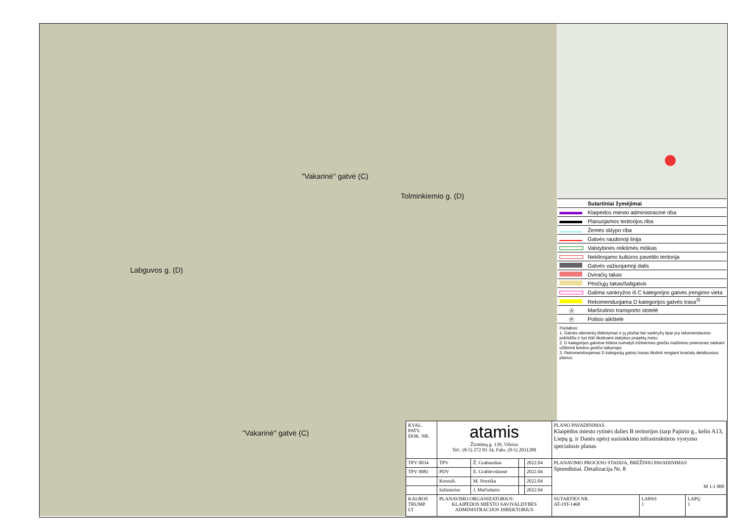"Vakarinė" gatvė (C)
Tolminkiemio g. (D)
Labguvos g. (D)
"Vakarinė" gatvė (C)
| | Sutartiniai žymėjimai |
| | Klaipėdos miesto administracinė riba |
| | Planuojamos teritorijos riba |
| | Žemės sklypo riba |
| | Gatvės raudonoji linija |
| | Valstybinės reikšmės miškas |
| | Nekilnojamo kultūros paveldo teritorija |
| | Gatvės važiuojamoji dalis |
| | Dviračių takas |
| | Pėsčiųjų takas/šaligatvis |
| | Galima sankryžos iš C kategorijos gatvės įrengimo vieta |
| | Rekomenduojama D kategorijos gatvės trasa<sup>3)</sup> |
| Ⓐ | Maršrutinio transporto stotelė |
| Ⓟ | Poilsio aikštelė |
Pastabos:
1. Gatvės elementų išdėstymas ir jų pločiai bei sankryžų tipai yra rekomendacinio pobūdžio ir turi būti tikslinami statybos projektų metu;
2. D kategorijos gatvėse būtina numatyti inžinerines greičio mažinimo priemones siekiant užtikrinti leistino greičio laikymąsi;
3. Rekomenduojamas D kategorijų gatvių trasas tikslinti rengiant kvartalų detaliuosius planus;
| KVAL. PATV. DOK. NR. | atamis Žirmūnų g. 139, Vilnius Tel.: (8-5) 272 83 34, Faks. (8-5) 2031280 | | | | PLANO PAVADINIMAS Klaipėdos miesto rytinės dalies B teritorijos (tarp Pajūrio g., kelio A13, Liepų g. ir Danės upės) susisiekimo infrastruktūros vystymo specialusis planas | | |
| TPV 0034 | TPV | Ž. Grabauskas | | 2022.04 | PLANAVIMO PROCESO STADIJA, BRĖŽINIO PAVADINIMAS Sprendiniai. Detalizacija Nr. 8 M 1:1 000 | | |
| TPV 0081 | PDV | E. Grablevskienė | | 2022.04 | | | |
| | Konsult. | M. Noreika | | 2022.04 | | | |
| | Inžinierius | J. Mačiulaitis | | 2022.04 | | | |
| KALBOS TRUMP. LT | PLANAVIMO ORGANIZATORIUS: KLAIPĖDOS MIESTO SAVIVALDYBĖS ADMINISTRACIJOS DIREKTORIUS | | | | SUTARTIES NR. AT-19T-1468 | LAPAS 1 | LAPŲ 1 |